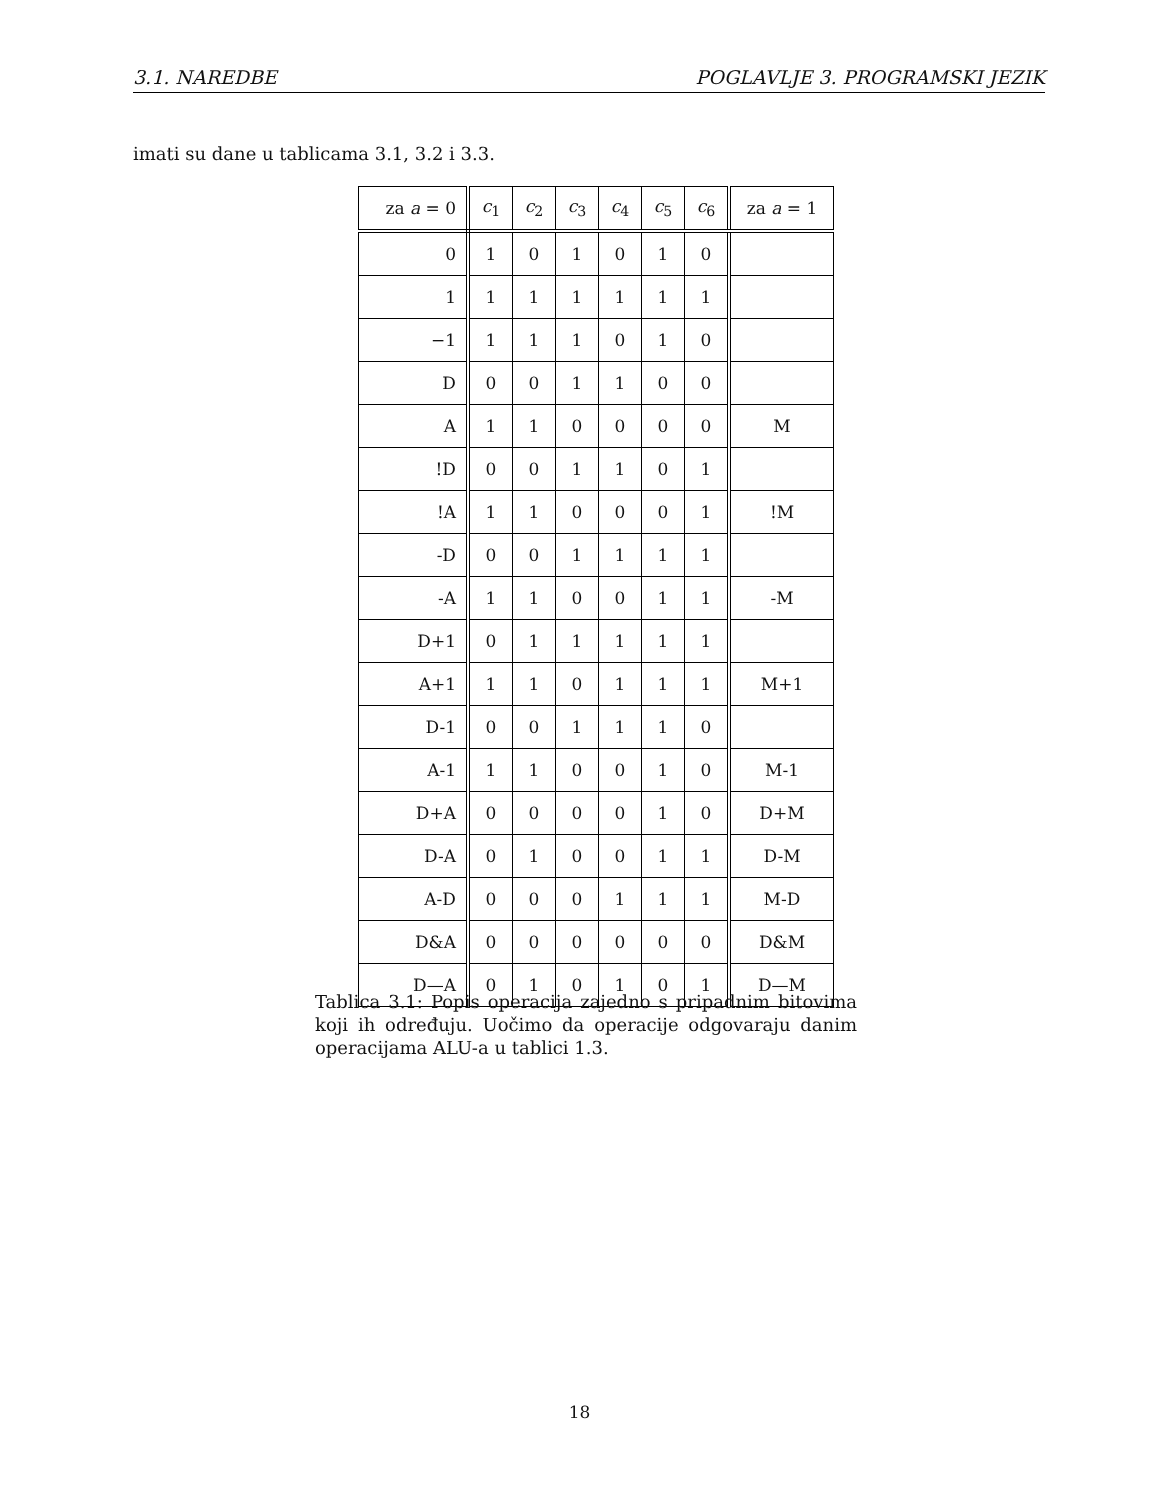3.1. NAREDBE POGLAVLJE 3. PROGRAMSKI JEZIK
imati su dane u tablicama 3.1, 3.2 i 3.3.
| za a = 0 | c<sub>1</sub> | c<sub>2</sub> | c<sub>3</sub> | c<sub>4</sub> | c<sub>5</sub> | c<sub>6</sub> | za a = 1 |
| --- | --- | --- | --- | --- | --- | --- | --- |
| 0 | 1 | 0 | 1 | 0 | 1 | 0 | |
| 1 | 1 | 1 | 1 | 1 | 1 | 1 | |
| −1 | 1 | 1 | 1 | 0 | 1 | 0 | |
| D | 0 | 0 | 1 | 1 | 0 | 0 | |
| A | 1 | 1 | 0 | 0 | 0 | 0 | M |
| !D | 0 | 0 | 1 | 1 | 0 | 1 | |
| !A | 1 | 1 | 0 | 0 | 0 | 1 | !M |
| -D | 0 | 0 | 1 | 1 | 1 | 1 | |
| -A | 1 | 1 | 0 | 0 | 1 | 1 | -M |
| D+1 | 0 | 1 | 1 | 1 | 1 | 1 | |
| A+1 | 1 | 1 | 0 | 1 | 1 | 1 | M+1 |
| D-1 | 0 | 0 | 1 | 1 | 1 | 0 | |
| A-1 | 1 | 1 | 0 | 0 | 1 | 0 | M-1 |
| D+A | 0 | 0 | 0 | 0 | 1 | 0 | D+M |
| D-A | 0 | 1 | 0 | 0 | 1 | 1 | D-M |
| A-D | 0 | 0 | 0 | 1 | 1 | 1 | M-D |
| D&A | 0 | 0 | 0 | 0 | 0 | 0 | D&M |
| D—A | 0 | 1 | 0 | 1 | 0 | 1 | D—M |
Tablica 3.1: Popis operacija zajedno s pripadnim bitovima koji ih određuju. Uočimo da operacije odgovaraju danim operacijama ALU-a u tablici 1.3.
18